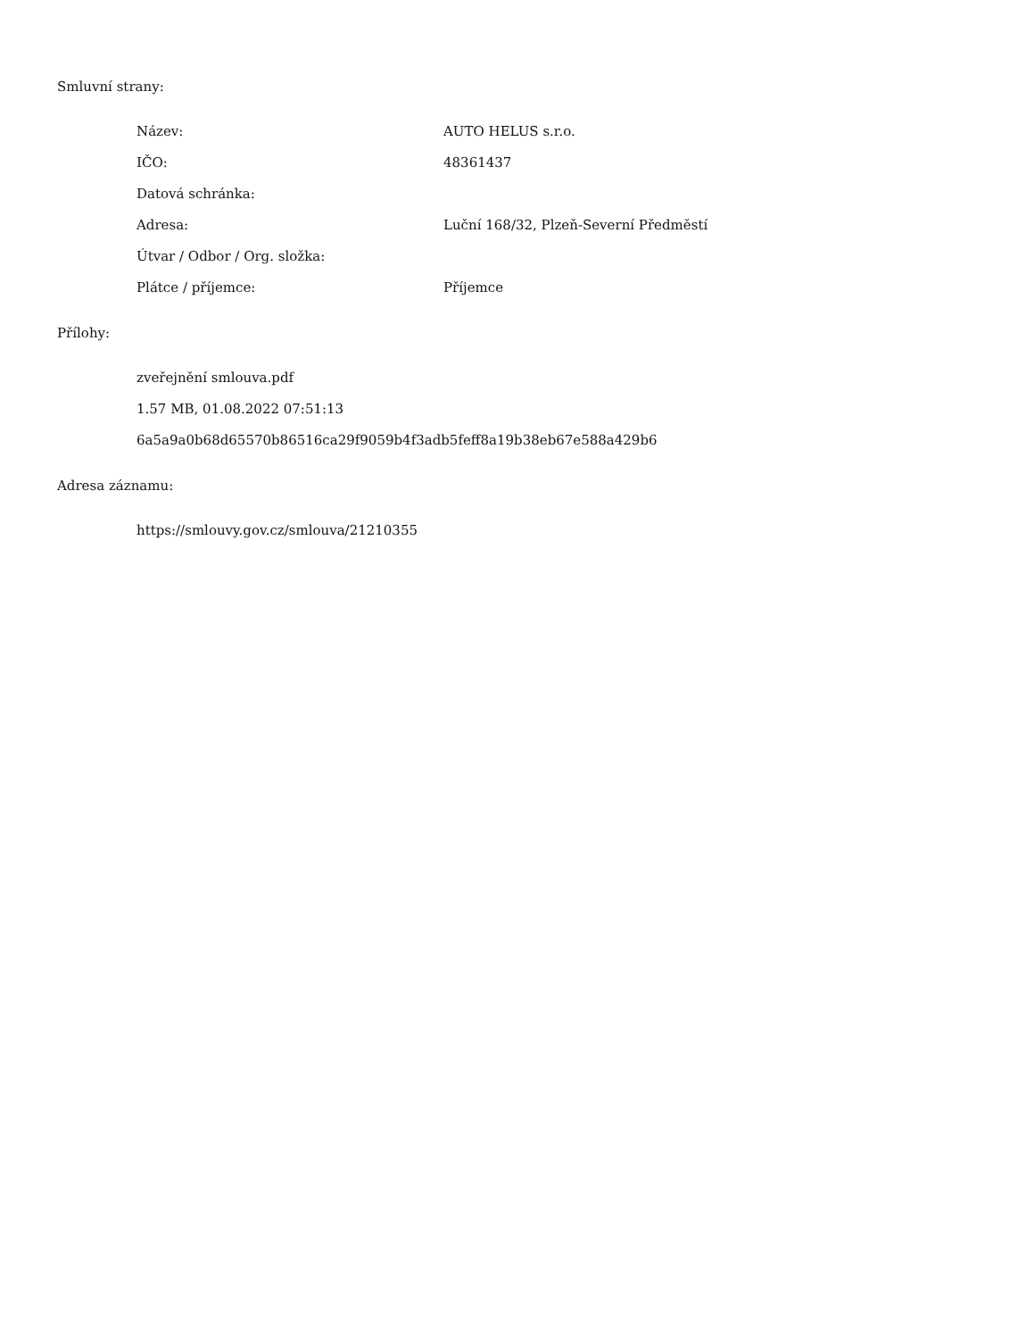Smluvní strany:
Název: AUTO HELUS s.r.o.
IČO: 48361437
Datová schránka:
Adresa: Luční 168/32, Plzeň-Severní Předměstí
Útvar / Odbor / Org. složka:
Plátce / příjemce: Příjemce
Přílohy:
zveřejnění smlouva.pdf
1.57 MB, 01.08.2022 07:51:13
6a5a9a0b68d65570b86516ca29f9059b4f3adb5feff8a19b38eb67e588a429b6
Adresa záznamu:
https://smlouvy.gov.cz/smlouva/21210355